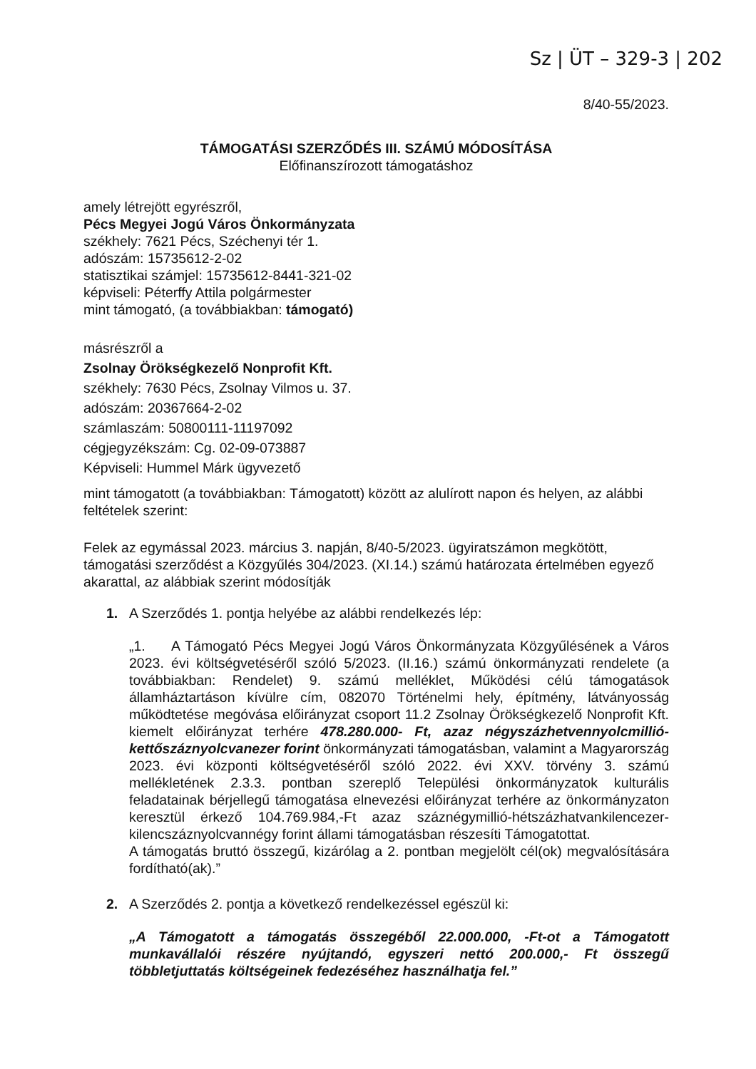Sz | ÜT – 329-3 | 202
8/40-55/2023.
TÁMOGATÁSI SZERZŐDÉS III. SZÁMÚ MÓDOSÍTÁSA
Előfinanszírozott támogatáshoz
amely létrejött egyrészről,
Pécs Megyei Jogú Város Önkormányzata
székhely: 7621 Pécs, Széchenyi tér 1.
adószám: 15735612-2-02
statisztikai számjel: 15735612-8441-321-02
képviseli: Péterffy Attila polgármester
mint támogató, (a továbbiakban: támogató)
másrészről a
Zsolnay Örökségkezelő Nonprofit Kft.
székhely: 7630 Pécs, Zsolnay Vilmos u. 37.
adószám: 20367664-2-02
számlaszám: 50800111-11197092
cégjegyzékszám: Cg. 02-09-073887
Képviseli: Hummel Márk ügyvezető
mint támogatott (a továbbiakban: Támogatott) között az alulírott napon és helyen, az alábbi feltételek szerint:
Felek az egymással 2023. március 3. napján, 8/40-5/2023. ügyiratszámon megkötött, támogatási szerződést a Közgyűlés 304/2023. (XI.14.) számú határozata értelmében egyező akarattal, az alábbiak szerint módosítják
1. A Szerződés 1. pontja helyébe az alábbi rendelkezés lép:
„1. A Támogató Pécs Megyei Jogú Város Önkormányzata Közgyűlésének a Város 2023. évi költségvetéséről szóló 5/2023. (II.16.) számú önkormányzati rendelete (a továbbiakban: Rendelet) 9. számú melléklet, Működési célú támogatások államháztartáson kívülre cím, 082070 Történelmi hely, építmény, látványosság működtetése megóvása előirányzat csoport 11.2 Zsolnay Örökségkezelő Nonprofit Kft. kiemelt előirányzat terhére 478.280.000- Ft, azaz négyszázhetvennyolcmillió-kettőszáznyolcvanezer forint önkormányzati támogatásban, valamint a Magyarország 2023. évi központi költségvetéséről szóló 2022. évi XXV. törvény 3. számú mellékletének 2.3.3. pontban szereplő Települési önkormányzatok kulturális feladatainak bérjellegű támogatása elnevezési előirányzat terhére az önkormányzaton keresztül érkező 104.769.984,-Ft azaz száznégymillió-hétszázhatvankilencezer-kilencszáznyolcvannégy forint állami támogatásban részesíti Támogatottat.
A támogatás bruttó összegű, kizárólag a 2. pontban megjelölt cél(ok) megvalósítására fordítható(ak).”
2. A Szerződés 2. pontja a következő rendelkezéssel egészül ki:
„A Támogatott a támogatás összegéből 22.000.000, -Ft-ot a Támogatott munkavállalói részére nyújtandó, egyszeri nettó 200.000,- Ft összegű többletjuttatás költségeinek fedezéséhez használhatja fel.”